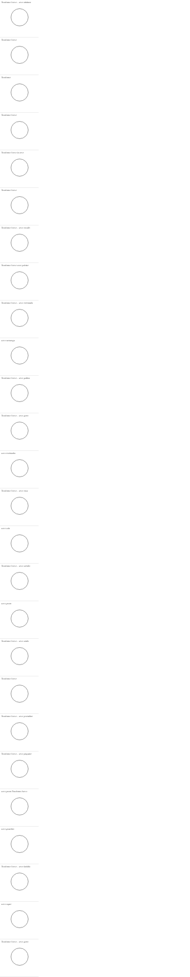Trasformo l'uovo... uovo elefante
Trasformo l'uovo
Trasformo
Trasformo l'uovo
Trasformo l'uovo in uovo
Trasformo l'uovo
Trasformo l'uovo... uovo cavallo
Trasformo l'uovo uovo pulcino
Trasformo l'uovo... uovo coccinella
uovo tartaruga
Trasformo l'uovo... uovo gallina
Trasformo l'uovo... uovo gatto
uovo coccinella
Trasformo l'uovo... uovo casa
uovo sole
Trasformo l'uovo... uovo uccello
uovo pesce
Trasformo l'uovo... uovo stella
Trasformo l'uovo
Trasformo l'uovo... uovo porcellino
Trasformo l'uovo... uovo pinguino
uovo pesce Trasformo l'uovo
uovo granchio
Trasformo l'uovo... uovo farfalla
uovo ragno
Trasformo l'uovo... uovo gatto